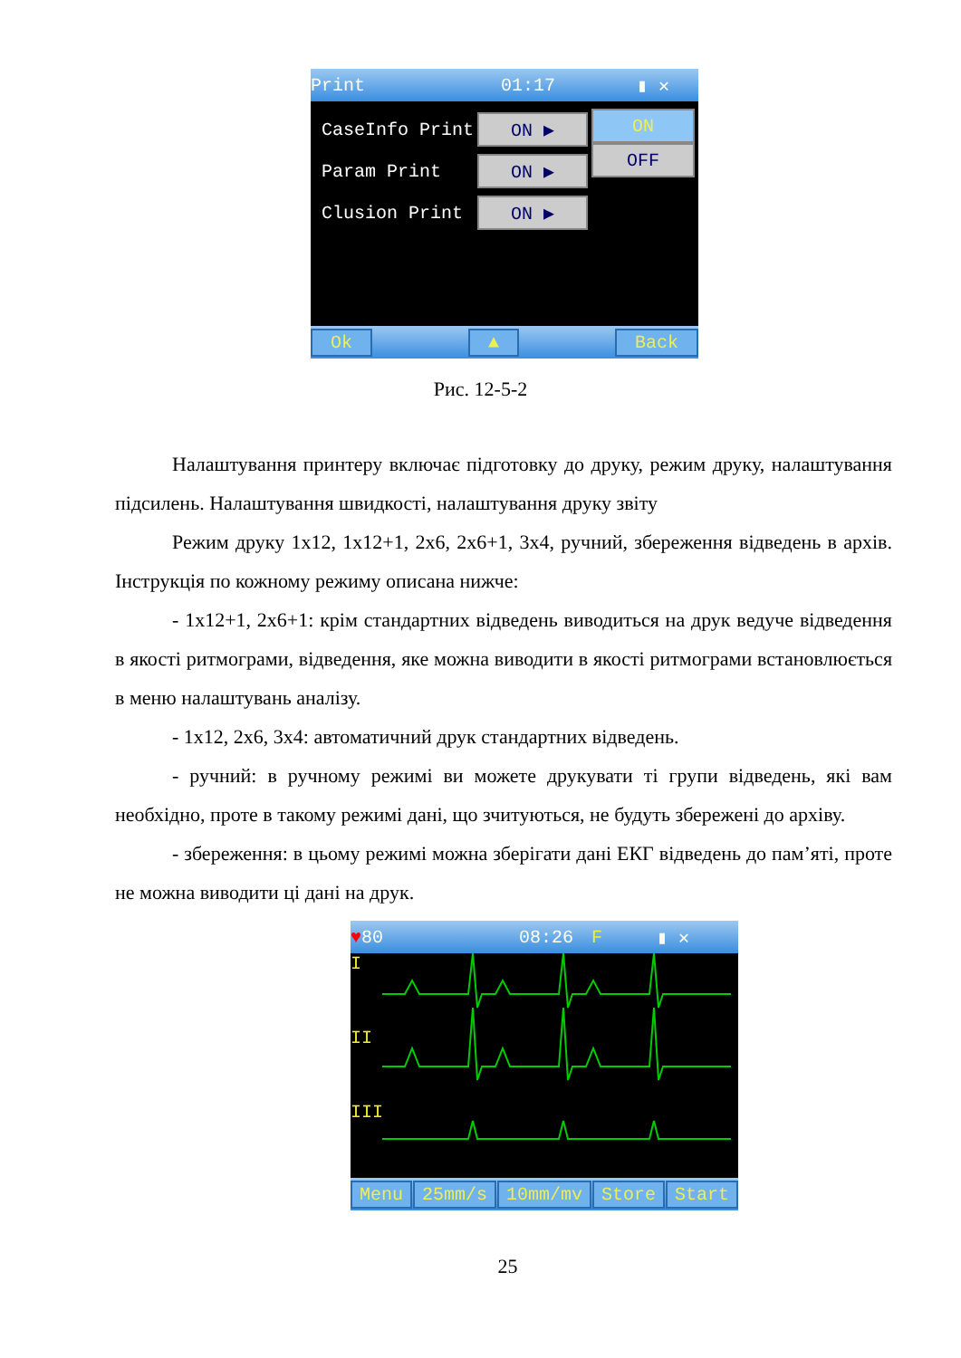Print 01:17 ▮ ✕
CaseInfo Print ON ▶
Param Print ON ▶
Clusion Print ON ▶
ON
OFF
Ok ▲ Back
Рис. 12-5-2
Налаштування принтеру включає підготовку до друку, режим друку, налаштування підсилень. Налаштування швидкості, налаштування друку звіту
Режим друку 1x12, 1x12+1, 2x6, 2x6+1, 3x4, ручний, збереження відведень в архів. Інструкція по кожному режиму описана нижче:
- 1x12+1, 2x6+1: крім стандартних відведень виводиться на друк ведуче відведення в якості ритмограми, відведення, яке можна виводити в якості ритмограми встановлюється в меню налаштувань аналізу.
- 1x12, 2x6, 3x4: автоматичний друк стандартних відведень.
- ручний: в ручному режимі ви можете друкувати ті групи відведень, які вам необхідно, проте в такому режимі дані, що зчитуються, не будуть збережені до архіву.
- збереження: в цьому режимі можна зберігати дані ЕКГ відведень до пам’яті, проте не можна виводити ці дані на друк.
♥ 80 08:26 F ▮ ✕
I
II
III
Menu 25mm/s 10mm/mv Store Start
25